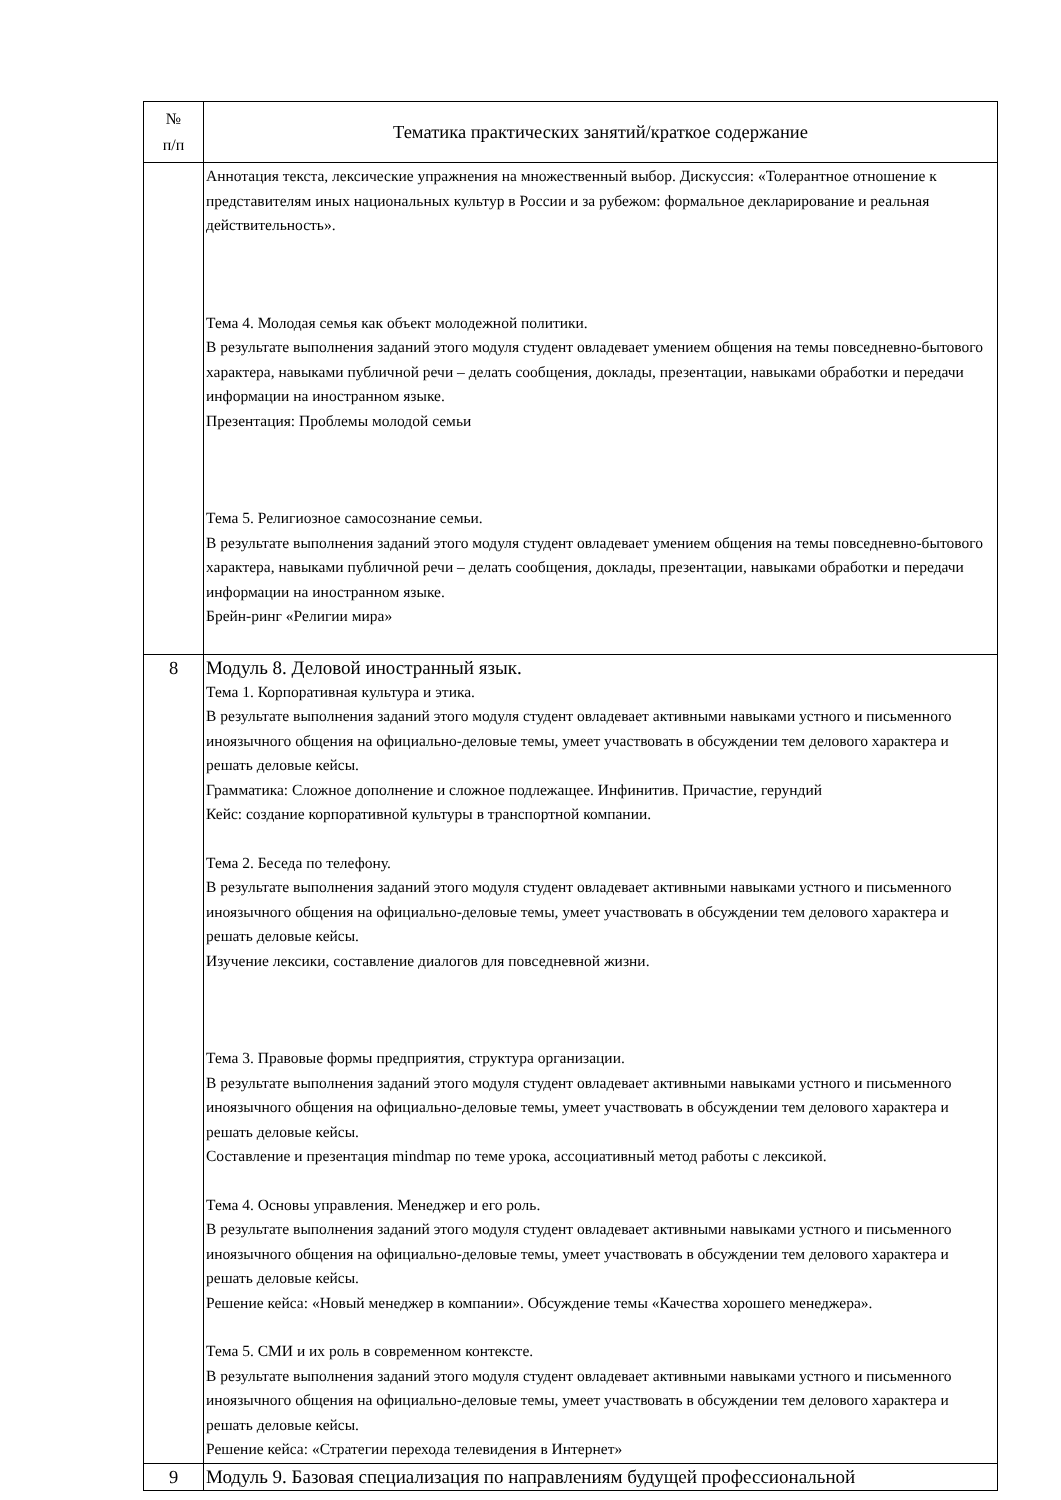| № п/п | Тематика практических занятий/краткое содержание |
| --- | --- |
| | Аннотация текста, лексические упражнения на множественный выбор. Дискуссия: «Толерантное отношение к представителям иных национальных культур в России и за рубежом: формальное декларирование и реальная действительность». Тема 4. Молодая семья как объект молодежной политики. В результате выполнения заданий этого модуля студент овладевает умением общения на темы повседневно-бытового характера, навыками публичной речи – делать сообщения, доклады, презентации, навыками обработки и передачи информации на иностранном языке. Презентация: Проблемы молодой семьи Тема 5. Религиозное самосознание семьи. В результате выполнения заданий этого модуля студент овладевает умением общения на темы повседневно-бытового характера, навыками публичной речи – делать сообщения, доклады, презентации, навыками обработки и передачи информации на иностранном языке. Брейн-ринг «Религии мира» |
| 8 | Модуль 8. Деловой иностранный язык. Тема 1. Корпоративная культура и этика. В результате выполнения заданий этого модуля студент овладевает активными навыками устного и письменного иноязычного общения на официально-деловые темы, умеет участвовать в обсуждении тем делового характера и решать деловые кейсы. Грамматика: Сложное дополнение и сложное подлежащее. Инфинитив. Причастие, герундий Кейс: создание корпоративной культуры в транспортной компании. Тема 2. Беседа по телефону. В результате выполнения заданий этого модуля студент овладевает активными навыками устного и письменного иноязычного общения на официально-деловые темы, умеет участвовать в обсуждении тем делового характера и решать деловые кейсы. Изучение лексики, составление диалогов для повседневной жизни. Тема 3. Правовые формы предприятия, структура организации. В результате выполнения заданий этого модуля студент овладевает активными навыками устного и письменного иноязычного общения на официально-деловые темы, умеет участвовать в обсуждении тем делового характера и решать деловые кейсы. Составление и презентация mindmap по теме урока, ассоциативный метод работы с лексикой. Тема 4. Основы управления. Менеджер и его роль. В результате выполнения заданий этого модуля студент овладевает активными навыками устного и письменного иноязычного общения на официально-деловые темы, умеет участвовать в обсуждении тем делового характера и решать деловые кейсы. Решение кейса: «Новый менеджер в компании». Обсуждение темы «Качества хорошего менеджера». Тема 5. СМИ и их роль в современном контексте. В результате выполнения заданий этого модуля студент овладевает активными навыками устного и письменного иноязычного общения на официально-деловые темы, умеет участвовать в обсуждении тем делового характера и решать деловые кейсы. Решение кейса: «Стратегии перехода телевидения в Интернет» |
| 9 | Модуль 9. Базовая специализация по направлениям будущей профессиональной |